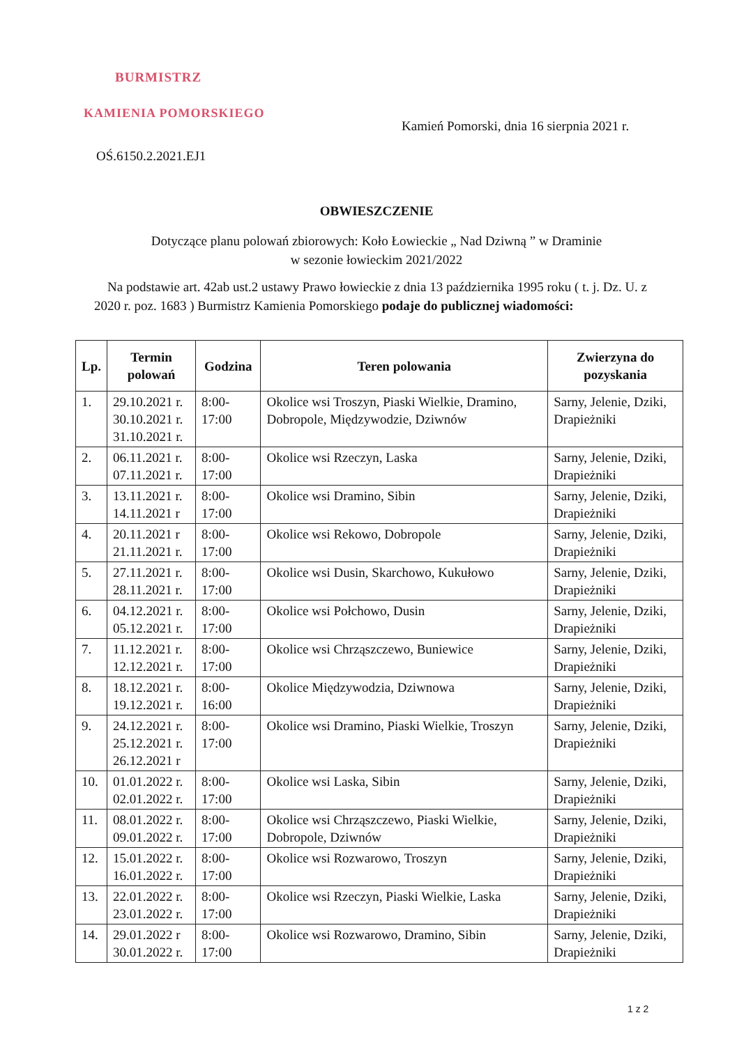BURMISTRZ
KAMIENIA POMORSKIEGO
Kamień Pomorski, dnia 16 sierpnia 2021 r.
OŚ.6150.2.2021.EJ1
OBWIESZCZENIE
Dotyczące planu polowań zbiorowych: Koło Łowieckie „ Nad Dziwną ” w Draminie
w sezonie łowieckim 2021/2022
Na podstawie art. 42ab ust.2 ustawy Prawo łowieckie z dnia 13 października 1995 roku ( t. j. Dz. U. z 2020 r. poz. 1683 ) Burmistrz Kamienia Pomorskiego podaje do publicznej wiadomości:
| Lp. | Termin polowań | Godzina | Teren polowania | Zwierzyna do pozyskania |
| --- | --- | --- | --- | --- |
| 1. | 29.10.2021 r. 30.10.2021 r. 31.10.2021 r. | 8:00-17:00 | Okolice wsi Troszyn, Piaski Wielkie, Dramino, Dobropole, Międzywodzie, Dziwnów | Sarny, Jelenie, Dziki, Drapieżniki |
| 2. | 06.11.2021 r. 07.11.2021 r. | 8:00-17:00 | Okolice wsi Rzeczyn, Laska | Sarny, Jelenie, Dziki, Drapieżniki |
| 3. | 13.11.2021 r. 14.11.2021 r | 8:00-17:00 | Okolice wsi Dramino, Sibin | Sarny, Jelenie, Dziki, Drapieżniki |
| 4. | 20.11.2021 r 21.11.2021 r. | 8:00-17:00 | Okolice wsi Rekowo, Dobropole | Sarny, Jelenie, Dziki, Drapieżniki |
| 5. | 27.11.2021 r. 28.11.2021 r. | 8:00-17:00 | Okolice wsi Dusin, Skarchowo, Kukułowo | Sarny, Jelenie, Dziki, Drapieżniki |
| 6. | 04.12.2021 r. 05.12.2021 r. | 8:00-17:00 | Okolice wsi Połchowo, Dusin | Sarny, Jelenie, Dziki, Drapieżniki |
| 7. | 11.12.2021 r. 12.12.2021 r. | 8:00-17:00 | Okolice wsi Chrząszczewo, Buniewice | Sarny, Jelenie, Dziki, Drapieżniki |
| 8. | 18.12.2021 r. 19.12.2021 r. | 8:00-16:00 | Okolice Międzywodzia, Dziwnowa | Sarny, Jelenie, Dziki, Drapieżniki |
| 9. | 24.12.2021 r. 25.12.2021 r. 26.12.2021 r | 8:00-17:00 | Okolice wsi Dramino, Piaski Wielkie, Troszyn | Sarny, Jelenie, Dziki, Drapieżniki |
| 10. | 01.01.2022 r. 02.01.2022 r. | 8:00-17:00 | Okolice wsi Laska, Sibin | Sarny, Jelenie, Dziki, Drapieżniki |
| 11. | 08.01.2022 r. 09.01.2022 r. | 8:00-17:00 | Okolice wsi Chrząszczewo, Piaski Wielkie, Dobropole, Dziwnów | Sarny, Jelenie, Dziki, Drapieżniki |
| 12. | 15.01.2022 r. 16.01.2022 r. | 8:00-17:00 | Okolice wsi Rozwarowo, Troszyn | Sarny, Jelenie, Dziki, Drapieżniki |
| 13. | 22.01.2022 r. 23.01.2022 r. | 8:00-17:00 | Okolice wsi Rzeczyn, Piaski Wielkie, Laska | Sarny, Jelenie, Dziki, Drapieżniki |
| 14. | 29.01.2022 r 30.01.2022 r. | 8:00-17:00 | Okolice wsi Rozwarowo, Dramino, Sibin | Sarny, Jelenie, Dziki, Drapieżniki |
1 z 2